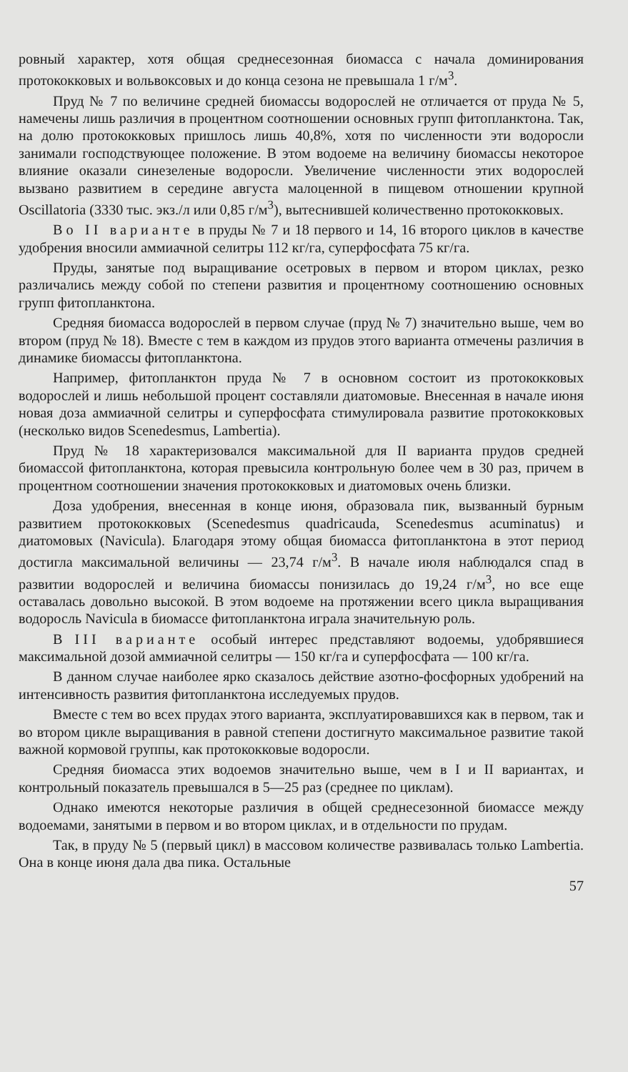ровный характер, хотя общая среднесезонная биомасса с начала доминирования протококковых и вольвоксовых и до конца сезона не превышала 1 г/м<sup>3</sup>.
Пруд № 7 по величине средней биомассы водорослей не отличается от пруда № 5, намечены лишь различия в процентном соотношении основных групп фитопланктона. Так, на долю протококковых пришлось лишь 40,8%, хотя по численности эти водоросли занимали господствующее положение. В этом водоеме на величину биомассы некоторое влияние оказали синезеленые водоросли. Увеличение численности этих водорослей вызвано развитием в середине августа малоценной в пищевом отношении крупной Oscillatoria (3330 тыс. экз./л или 0,85 г/м<sup>3</sup>), вытеснившей количественно протококковых.
Во II варианте в пруды № 7 и 18 первого и 14, 16 второго циклов в качестве удобрения вносили аммиачной селитры 112 кг/га, суперфосфата 75 кг/га.
Пруды, занятые под выращивание осетровых в первом и втором циклах, резко различались между собой по степени развития и процентному соотношению основных групп фитопланктона.
Средняя биомасса водорослей в первом случае (пруд № 7) значительно выше, чем во втором (пруд № 18). Вместе с тем в каждом из прудов этого варианта отмечены различия в динамике биомассы фитопланктона.
Например, фитопланктон пруда № 7 в основном состоит из протококковых водорослей и лишь небольшой процент составляли диатомовые. Внесенная в начале июня новая доза аммиачной селитры и суперфосфата стимулировала развитие протококковых (несколько видов Scenedesmus, Lambertia).
Пруд № 18 характеризовался максимальной для II варианта прудов средней биомассой фитопланктона, которая превысила контрольную более чем в 30 раз, причем в процентном соотношении значения протококковых и диатомовых очень близки.
Доза удобрения, внесенная в конце июня, образовала пик, вызванный бурным развитием протококковых (Scenedesmus quadricauda, Scenedesmus acuminatus) и диатомовых (Navicula). Благодаря этому общая биомасса фитопланктона в этот период достигла максимальной величины — 23,74 г/м<sup>3</sup>. В начале июля наблюдался спад в развитии водорослей и величина биомассы понизилась до 19,24 г/м<sup>3</sup>, но все еще оставалась довольно высокой. В этом водоеме на протяжении всего цикла выращивания водоросль Navicula в биомассе фитопланктона играла значительную роль.
В III варианте особый интерес представляют водоемы, удобрявшиеся максимальной дозой аммиачной селитры — 150 кг/га и суперфосфата — 100 кг/га.
В данном случае наиболее ярко сказалось действие азотно-фосфорных удобрений на интенсивность развития фитопланктона исследуемых прудов.
Вместе с тем во всех прудах этого варианта, эксплуатировавшихся как в первом, так и во втором цикле выращивания в равной степени достигнуто максимальное развитие такой важной кормовой группы, как протококковые водоросли.
Средняя биомасса этих водоемов значительно выше, чем в I и II вариантах, и контрольный показатель превышался в 5—25 раз (среднее по циклам).
Однако имеются некоторые различия в общей среднесезонной биомассе между водоемами, занятыми в первом и во втором циклах, и в отдельности по прудам.
Так, в пруду № 5 (первый цикл) в массовом количестве развивалась только Lambertia. Она в конце июня дала два пика. Остальные
57